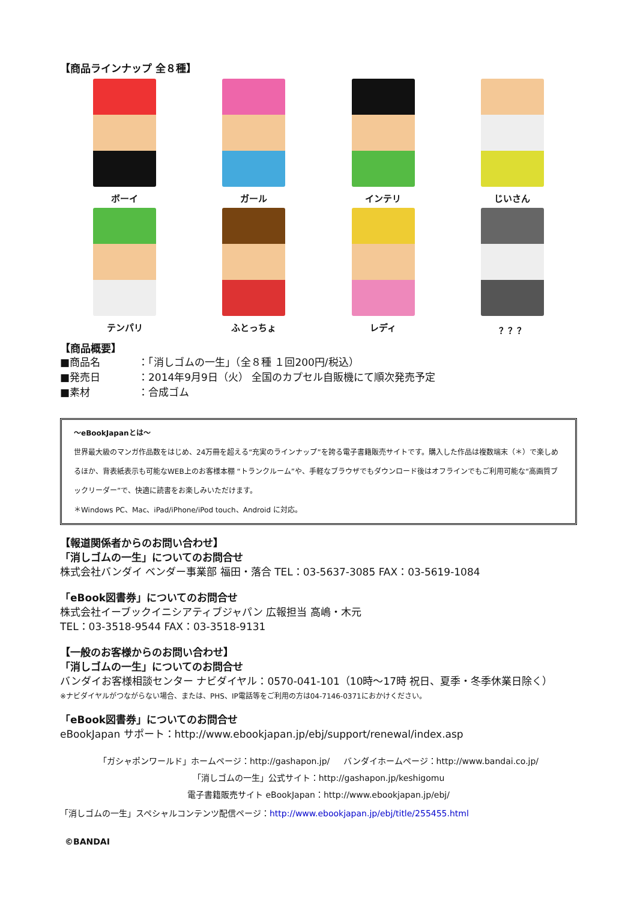【商品ラインナップ 全８種】
ボーイ ガール インテリ じいさん
テンパリ ふとっちょ レディ ？？？
【商品概要】
■商品名 ：「消しゴムの一生」（全８種 １回200円/税込）
■発売日 ：2014年9月9日（火） 全国のカプセル自販機にて順次発売予定
■素材 ：合成ゴム
～eBookJapanとは～
世界最大級のマンガ作品数をはじめ、24万冊を超える“充実のラインナップ”を誇る電子書籍販売サイトです。購入した作品は複数端末（＊）で楽しめるほか、背表紙表示も可能なWEB上のお客様本棚 “トランクルーム”や、手軽なブラウザでもダウンロード後はオフラインでもご利用可能な“高画質ブックリーダー”で、快適に読書をお楽しみいただけます。
＊Windows PC、Mac、iPad/iPhone/iPod touch、Android に対応。
【報道関係者からのお問い合わせ】
「消しゴムの一生」についてのお問合せ
株式会社バンダイ ベンダー事業部 福田・落合 TEL：03-5637-3085 FAX：03-5619-1084
「eBook図書券」についてのお問合せ
株式会社イーブックイニシアティブジャパン 広報担当 高嶋・木元
TEL：03-3518-9544 FAX：03-3518-9131
【一般のお客様からのお問い合わせ】
「消しゴムの一生」についてのお問合せ
バンダイお客様相談センター ナビダイヤル：0570-041-101（10時～17時 祝日、夏季・冬季休業日除く）
※ナビダイヤルがつながらない場合、または、PHS、IP電話等をご利用の方は04-7146-0371におかけください。
「eBook図書券」についてのお問合せ
eBookJapan サポート：http://www.ebookjapan.jp/ebj/support/renewal/index.asp
「ガシャポンワールド」ホームページ：http://gashapon.jp/ バンダイホームページ：http://www.bandai.co.jp/
「消しゴムの一生」公式サイト：http://gashapon.jp/keshigomu
電子書籍販売サイト eBookJapan：http://www.ebookjapan.jp/ebj/
「消しゴムの一生」スペシャルコンテンツ配信ページ：http://www.ebookjapan.jp/ebj/title/255455.html
©BANDAI